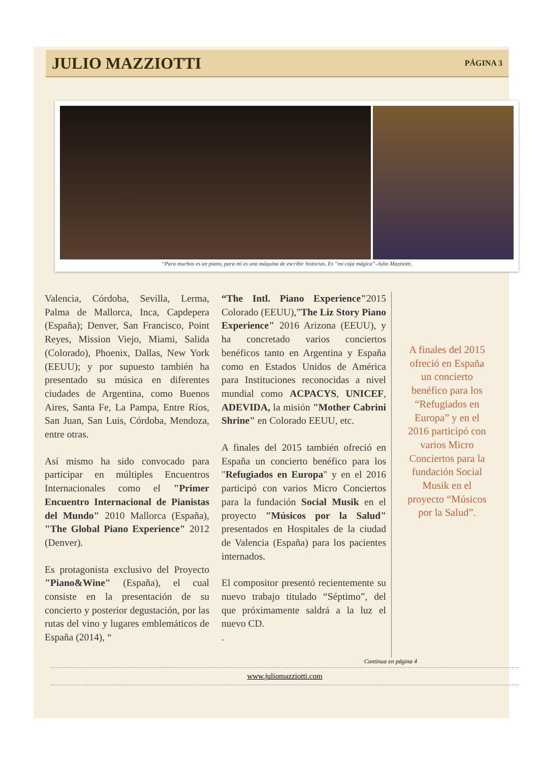JULIO MAZZIOTTI
PÁGINA 3
“Para muchos es un piano, para mí es una máquina de escribir historias. Es “mi caja mágica”-Julio Mazziotti.
Valencia, Córdoba, Sevilla, Lerma, Palma de Mallorca, Inca, Capdepera (España); Denver, San Francisco, Point Reyes, Mission Viejo, Miami, Salida (Colorado), Phoenix, Dallas, New York (EEUU); y por supuesto también ha presentado su música en diferentes ciudades de Argentina, como Buenos Aires, Santa Fe, La Pampa, Entre Ríos, San Juan, San Luis, Córdoba, Mendoza, entre otras.
Así mismo ha sido convocado para participar en múltiples Encuentros Internacionales como el "Primer Encuentro Internacional de Pianistas del Mundo" 2010 Mallorca (España), "The Global Piano Experience" 2012 (Denver).
Es protagonista exclusivo del Proyecto "Piano&Wine" (España), el cual consiste en la presentación de su concierto y posterior degustación, por las rutas del vino y lugares emblemáticos de España (2014), “
“The Intl. Piano Experience"2015 Colorado (EEUU),”The Liz Story Piano Experience" 2016 Arizona (EEUU), y ha concretado varios conciertos benéficos tanto en Argentina y España como en Estados Unidos de América para Instituciones reconocidas a nivel mundial como ACPACYS, UNICEF, ADEVIDA, la misión "Mother Cabrini Shrine" en Colorado EEUU, etc.
A finales del 2015 también ofreció en España un concierto benéfico para los "Refugiados en Europa" y en el 2016 participó con varios Micro Conciertos para la fundación Social Musik en el proyecto "Músicos por la Salud" presentados en Hospitales de la ciudad de Valencia (España) para los pacientes internados.
El compositor presentó recientemente su nuevo trabajo titulado “Séptimo”, del que próximamente saldrá a la luz el nuevo CD.
.
A finales del 2015 ofreció en España un concierto benéfico para los “Refugiados en Europa” y en el 2016 participó con varios Micro Conciertos para la fundación Social Musik en el proyecto “Músicos por la Salud”.
Continua en página 4
www.juliomazziotti.com